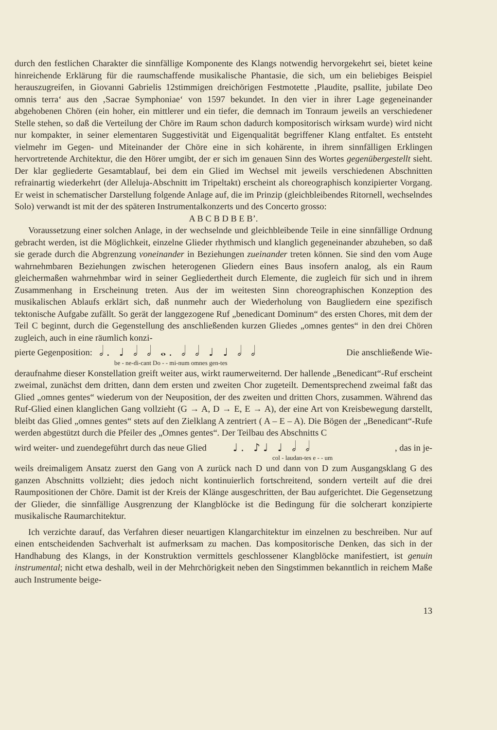durch den festlichen Charakter die sinnfällige Komponente des Klangs notwendig hervorgekehrt sei, bietet keine hinreichende Erklärung für die raumschaffende musikalische Phantasie, die sich, um ein beliebiges Beispiel herauszugreifen, in Giovanni Gabrielis 12stimmigen dreichörigen Festmotette ‚Plaudite, psallite, jubilate Deo omnis terra‘ aus den ‚Sacrae Symphoniae‘ von 1597 bekundet. In den vier in ihrer Lage gegeneinander abgehobenen Chören (ein hoher, ein mittlerer und ein tiefer, die demnach im Tonraum jeweils an verschiedener Stelle stehen, so daß die Verteilung der Chöre im Raum schon dadurch kompositorisch wirksam wurde) wird nicht nur kompakter, in seiner elementaren Suggestivität und Eigenqualität begriffener Klang entfaltet. Es entsteht vielmehr im Gegen- und Miteinander der Chöre eine in sich kohärente, in ihrem sinnfälligen Erklingen hervortretende Architektur, die den Hörer umgibt, der er sich im genauen Sinn des Wortes gegenübergestellt sieht. Der klar gegliederte Gesamtablauf, bei dem ein Glied im Wechsel mit jeweils verschiedenen Abschnitten refrainartig wiederkehrt (der Alleluja-Abschnitt im Tripeltakt) erscheint als choreographisch konzipierter Vorgang. Er weist in schematischer Darstellung folgende Anlage auf, die im Prinzip (gleichbleibendes Ritornell, wechselndes Solo) verwandt ist mit der des späteren Instrumentalkonzerts und des Concerto grosso:
A B C B D B E B’.
Voraussetzung einer solchen Anlage, in der wechselnde und gleichbleibende Teile in eine sinnfällige Ordnung gebracht werden, ist die Möglichkeit, einzelne Glieder rhythmisch und klanglich gegeneinander abzuheben, so daß sie gerade durch die Abgrenzung voneinander in Beziehungen zueinander treten können. Sie sind den vom Auge wahrnehmbaren Beziehungen zwischen heterogenen Gliedern eines Baus insofern analog, als ein Raum gleichermaßen wahrnehmbar wird in seiner Gegliedertheit durch Elemente, die zugleich für sich und in ihrem Zusammenhang in Erscheinung treten. Aus der im weitesten Sinn choreographischen Konzeption des musikalischen Ablaufs erklärt sich, daß nunmehr auch der Wiederholung von Baugliedern eine spezifisch tektonische Aufgabe zufällt. So gerät der langgezogene Ruf „benedicant Dominum“ des ersten Chores, mit dem der Teil C beginnt, durch die Gegenstellung des anschließenden kurzen Gliedes „omnes gentes“ in den drei Chören zugleich, auch in eine räumlich konzi-
pierte Gegenposition: 𝅗𝅥. ♩ 𝅗𝅥 𝅗𝅥 𝅝. 𝅗𝅥 𝅗𝅥 ♩ ♩ 𝅗𝅥 𝅗𝅥 Die anschließende Wie-
be - ne-di-cant Do - - mi-num omnes gen-tes
deraufnahme dieser Konstellation greift weiter aus, wirkt raumerweiternd. Der hallende „Benedicant“-Ruf erscheint zweimal, zunächst dem dritten, dann dem ersten und zweiten Chor zugeteilt. Dementsprechend zweimal faßt das Glied „omnes gentes“ wiederum von der Neuposition, der des zweiten und dritten Chors, zusammen. Während das Ruf-Glied einen klanglichen Gang vollzieht (G → A, D → E, E → A), der eine Art von Kreisbewegung darstellt, bleibt das Glied „omnes gentes“ stets auf den Zielklang A zentriert ( A – E – A). Die Bögen der „Benedicant“-Rufe werden abgestützt durch die Pfeiler des „Omnes gentes“. Der Teilbau des Abschnitts C
wird weiter- und zuendegeführt durch das neue Glied ♩. ♪♩ ♩ 𝅗𝅥 𝅗𝅥, das in je-
col - laudan-tes e - - um
weils dreimaligem Ansatz zuerst den Gang von A zurück nach D und dann von D zum Ausgangsklang G des ganzen Abschnitts vollzieht; dies jedoch nicht kontinuierlich fortschreitend, sondern verteilt auf die drei Raumpositionen der Chöre. Damit ist der Kreis der Klänge ausgeschritten, der Bau aufgerichtet. Die Gegensetzung der Glieder, die sinnfällige Ausgrenzung der Klangblöcke ist die Bedingung für die solcherart konzipierte musikalische Raumarchitektur.
Ich verzichte darauf, das Verfahren dieser neuartigen Klangarchitektur im einzelnen zu beschreiben. Nur auf einen entscheidenden Sachverhalt ist aufmerksam zu machen. Das kompositorische Denken, das sich in der Handhabung des Klangs, in der Konstruktion vermittels geschlossener Klangblöcke manifestiert, ist genuin instrumental; nicht etwa deshalb, weil in der Mehrchörigkeit neben den Singstimmen bekanntlich in reichem Maße auch Instrumente beige-
13